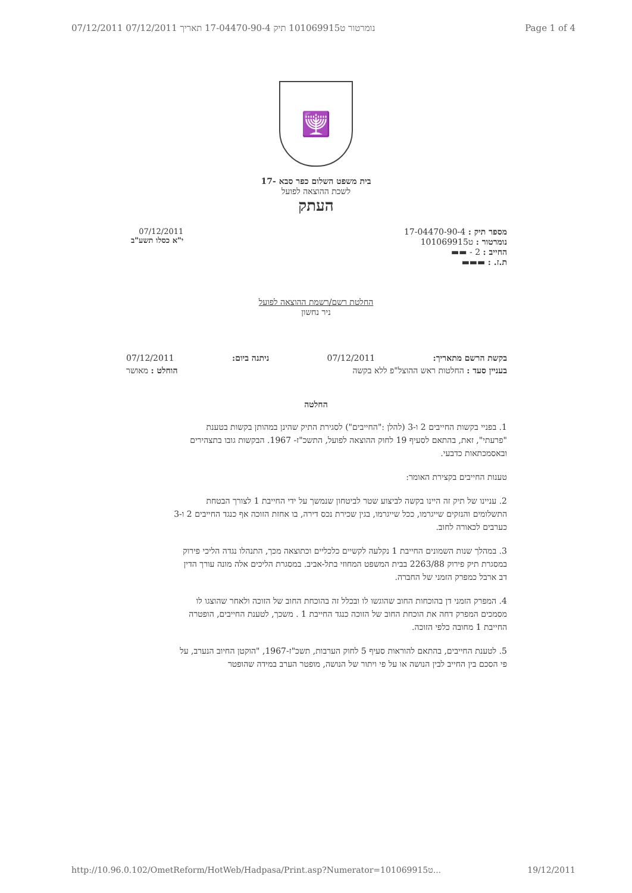07/12/2011 נומרטור ט101069915 תיק 17-04470-90-4 תאריך 07/12/2011 Page 1 of 4
🕎
בית משפט השלום כפר סבא -17
לשכת ההוצאה לפועל
העתק
07/12/2011
י"א כסלו תשע"ב
מספר תיק : 17-04470-90-4
נומרטור : ט101069915
החייב : 2 - ▬▬
ת.ז. : ▬▬▬
החלטת רשם/רשמת ההוצאה לפועל
ניר נחשון
בקשת הרשם מתאריך: 07/12/2011 ניתנה ביום: 07/12/2011
בעניין סעד : החלטות ראש ההוצל"פ ללא בקשה הוחלט : מאושר
החלטה
1. בפניי בקשות החייבים 2 ו-3 (להלן :"החייבים") לסגירת התיק שהינן במהותן בקשות בטענת "פרעתי", זאת, בהתאם לסעיף 19 לחוק ההוצאה לפועל, התשכ"ז- 1967. הבקשות גובו בתצהירים ובאסמכתאות כדבעי.
טענות החייבים בקצירת האומר:
2. עניינו של תיק זה היינו בקשה לביצוע שטר לביטחון שנמשך על ידי החייבת 1 לצורך הבטחת התשלומים והנזקים שייגרמו, ככל שייגרמו, בגין שכירת נכס דירה, בו אחזת הזוכה אף כנגד החייבים 2 ו-3 כערבים לכאורה לחוב.
3. במהלך שנות השמונים החייבת 1 נקלעה לקשיים כלכליים וכתוצאה מכך, התנהלו נגדה הליכי פירוק במסגרת תיק פירוק 2263/88 בבית המשפט המחוזי בתל-אביב. במסגרת הליכים אלה מונה עורך הדין דב ארבל כמפרק הזמני של החברה.
4. המפרק הזמני דן בהוכחות החוב שהוגשו לו ובכלל זה בהוכחת החוב של הזוכה ולאחר שהוצגו לו מסמכים המפרק דחה את הוכחת החוב של הזוכה כנגד החייבת 1 . משכך, לטענת החייבים, הופטרה החייבת 1 מחובה כלפי הזוכה.
5. לטענת החייבים, בהתאם להוראות סעיף 5 לחוק הערבות, תשכ"ז-1967, "הוקטן החיוב הנערב, על פי הסכם בין החייב לבין הנושה או על פי ויתור של הנושה, מופטר הערב במידה שהופטר
http://10.96.0.102/OmetReform/HotWeb/Hadpasa/Print.asp?Numerator=101069915ט... 19/12/2011